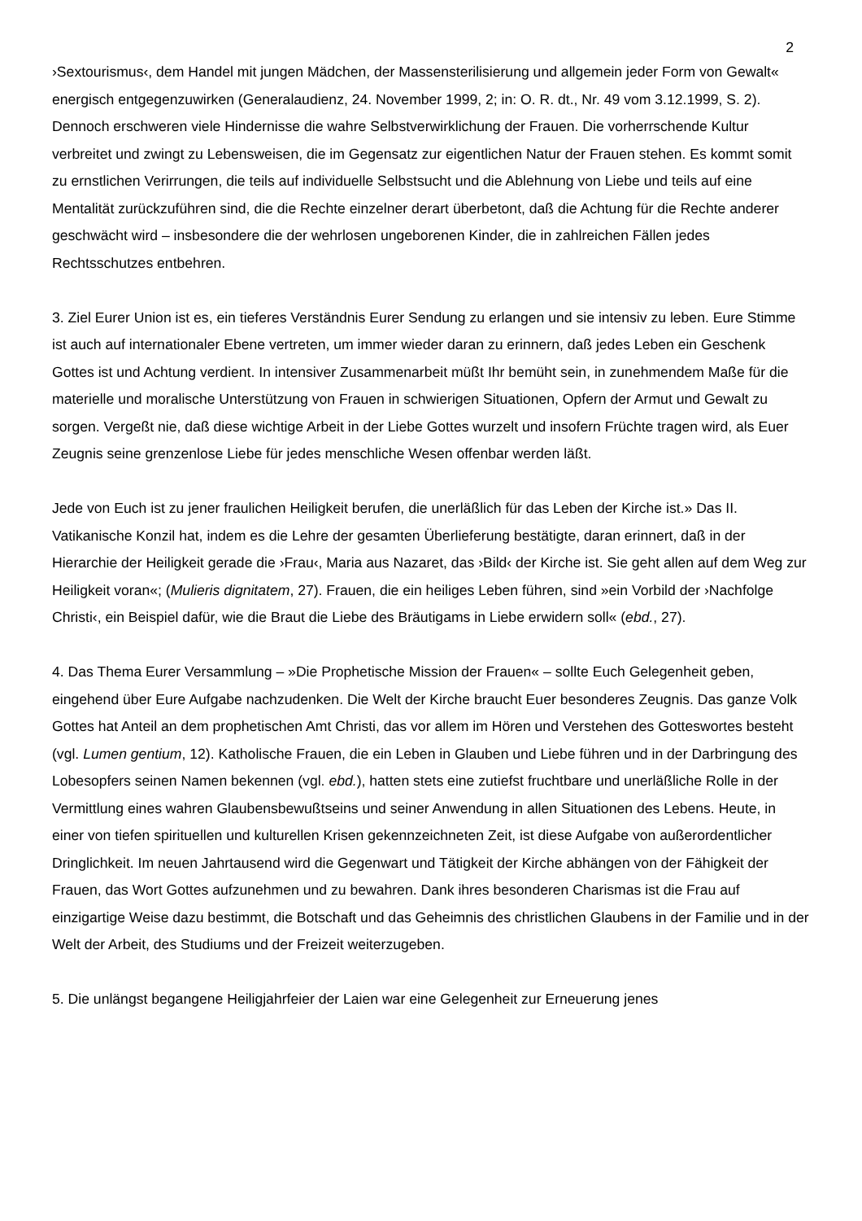2
›Sextourismus‹, dem Handel mit jungen Mädchen, der Massensterilisierung und allgemein jeder Form von Gewalt« energisch entgegenzuwirken (Generalaudienz, 24. November 1999, 2; in: O. R. dt., Nr. 49 vom 3.12.1999, S. 2). Dennoch erschweren viele Hindernisse die wahre Selbstverwirklichung der Frauen. Die vorherrschende Kultur verbreitet und zwingt zu Lebensweisen, die im Gegensatz zur eigentlichen Natur der Frauen stehen. Es kommt somit zu ernstlichen Verirrungen, die teils auf individuelle Selbstsucht und die Ablehnung von Liebe und teils auf eine Mentalität zurückzuführen sind, die die Rechte einzelner derart überbetont, daß die Achtung für die Rechte anderer geschwächt wird – insbesondere die der wehrlosen ungeborenen Kinder, die in zahlreichen Fällen jedes Rechtsschutzes entbehren.
3. Ziel Eurer Union ist es, ein tieferes Verständnis Eurer Sendung zu erlangen und sie intensiv zu leben. Eure Stimme ist auch auf internationaler Ebene vertreten, um immer wieder daran zu erinnern, daß jedes Leben ein Geschenk Gottes ist und Achtung verdient. In intensiver Zusammenarbeit müßt Ihr bemüht sein, in zunehmendem Maße für die materielle und moralische Unterstützung von Frauen in schwierigen Situationen, Opfern der Armut und Gewalt zu sorgen. Vergeßt nie, daß diese wichtige Arbeit in der Liebe Gottes wurzelt und insofern Früchte tragen wird, als Euer Zeugnis seine grenzenlose Liebe für jedes menschliche Wesen offenbar werden läßt.
Jede von Euch ist zu jener fraulichen Heiligkeit berufen, die unerläßlich für das Leben der Kirche ist.» Das II. Vatikanische Konzil hat, indem es die Lehre der gesamten Überlieferung bestätigte, daran erinnert, daß in der Hierarchie der Heiligkeit gerade die ›Frau‹, Maria aus Nazaret, das ›Bild‹ der Kirche ist. Sie geht allen auf dem Weg zur Heiligkeit voran«; (Mulieris dignitatem, 27). Frauen, die ein heiliges Leben führen, sind »ein Vorbild der ›Nachfolge Christi‹, ein Beispiel dafür, wie die Braut die Liebe des Bräutigams in Liebe erwidern soll« (ebd., 27).
4. Das Thema Eurer Versammlung – »Die Prophetische Mission der Frauen« – sollte Euch Gelegenheit geben, eingehend über Eure Aufgabe nachzudenken. Die Welt der Kirche braucht Euer besonderes Zeugnis. Das ganze Volk Gottes hat Anteil an dem prophetischen Amt Christi, das vor allem im Hören und Verstehen des Gotteswortes besteht (vgl. Lumen gentium, 12). Katholische Frauen, die ein Leben in Glauben und Liebe führen und in der Darbringung des Lobesopfers seinen Namen bekennen (vgl. ebd.), hatten stets eine zutiefst fruchtbare und unerläßliche Rolle in der Vermittlung eines wahren Glaubensbewußtseins und seiner Anwendung in allen Situationen des Lebens. Heute, in einer von tiefen spirituellen und kulturellen Krisen gekennzeichneten Zeit, ist diese Aufgabe von außerordentlicher Dringlichkeit. Im neuen Jahrtausend wird die Gegenwart und Tätigkeit der Kirche abhängen von der Fähigkeit der Frauen, das Wort Gottes aufzunehmen und zu bewahren. Dank ihres besonderen Charismas ist die Frau auf einzigartige Weise dazu bestimmt, die Botschaft und das Geheimnis des christlichen Glaubens in der Familie und in der Welt der Arbeit, des Studiums und der Freizeit weiterzugeben.
5. Die unlängst begangene Heiligjahrfeier der Laien war eine Gelegenheit zur Erneuerung jenes